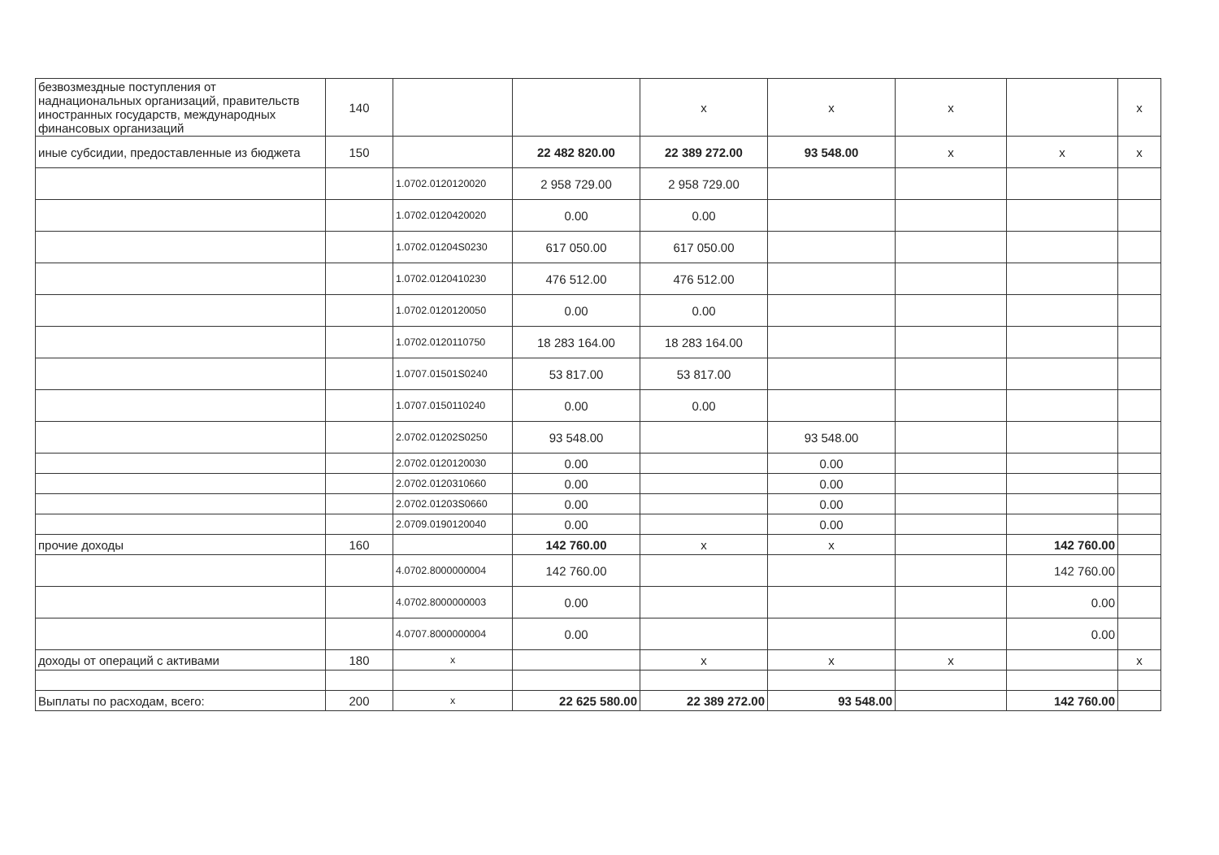| безвозмездные поступления от наднациональных организаций, правительств иностранных государств, международных финансовых организаций | 140 | | | x | x | x | | x |
| иные субсидии, предоставленные из бюджета | 150 | | 22 482 820.00 | 22 389 272.00 | 93 548.00 | x | x | x |
| | | 1.0702.0120120020 | 2 958 729.00 | 2 958 729.00 | | | | |
| | | 1.0702.0120420020 | 0.00 | 0.00 | | | | |
| | | 1.0702.01204S0230 | 617 050.00 | 617 050.00 | | | | |
| | | 1.0702.0120410230 | 476 512.00 | 476 512.00 | | | | |
| | | 1.0702.0120120050 | 0.00 | 0.00 | | | | |
| | | 1.0702.0120110750 | 18 283 164.00 | 18 283 164.00 | | | | |
| | | 1.0707.01501S0240 | 53 817.00 | 53 817.00 | | | | |
| | | 1.0707.0150110240 | 0.00 | 0.00 | | | | |
| | | 2.0702.01202S0250 | 93 548.00 | | 93 548.00 | | | |
| | | 2.0702.0120120030 | 0.00 | | 0.00 | | | |
| | | 2.0702.0120310660 | 0.00 | | 0.00 | | | |
| | | 2.0702.01203S0660 | 0.00 | | 0.00 | | | |
| | | 2.0709.0190120040 | 0.00 | | 0.00 | | | |
| прочие доходы | 160 | | 142 760.00 | x | x | | 142 760.00 | |
| | | 4.0702.8000000004 | 142 760.00 | | | | 142 760.00 | |
| | | 4.0702.8000000003 | 0.00 | | | | 0.00 | |
| | | 4.0707.8000000004 | 0.00 | | | | 0.00 | |
| доходы от операций с активами | 180 | x | | x | x | x | | x |
| Выплаты по расходам, всего: | 200 | x | 22 625 580.00 | 22 389 272.00 | 93 548.00 | | 142 760.00 | |